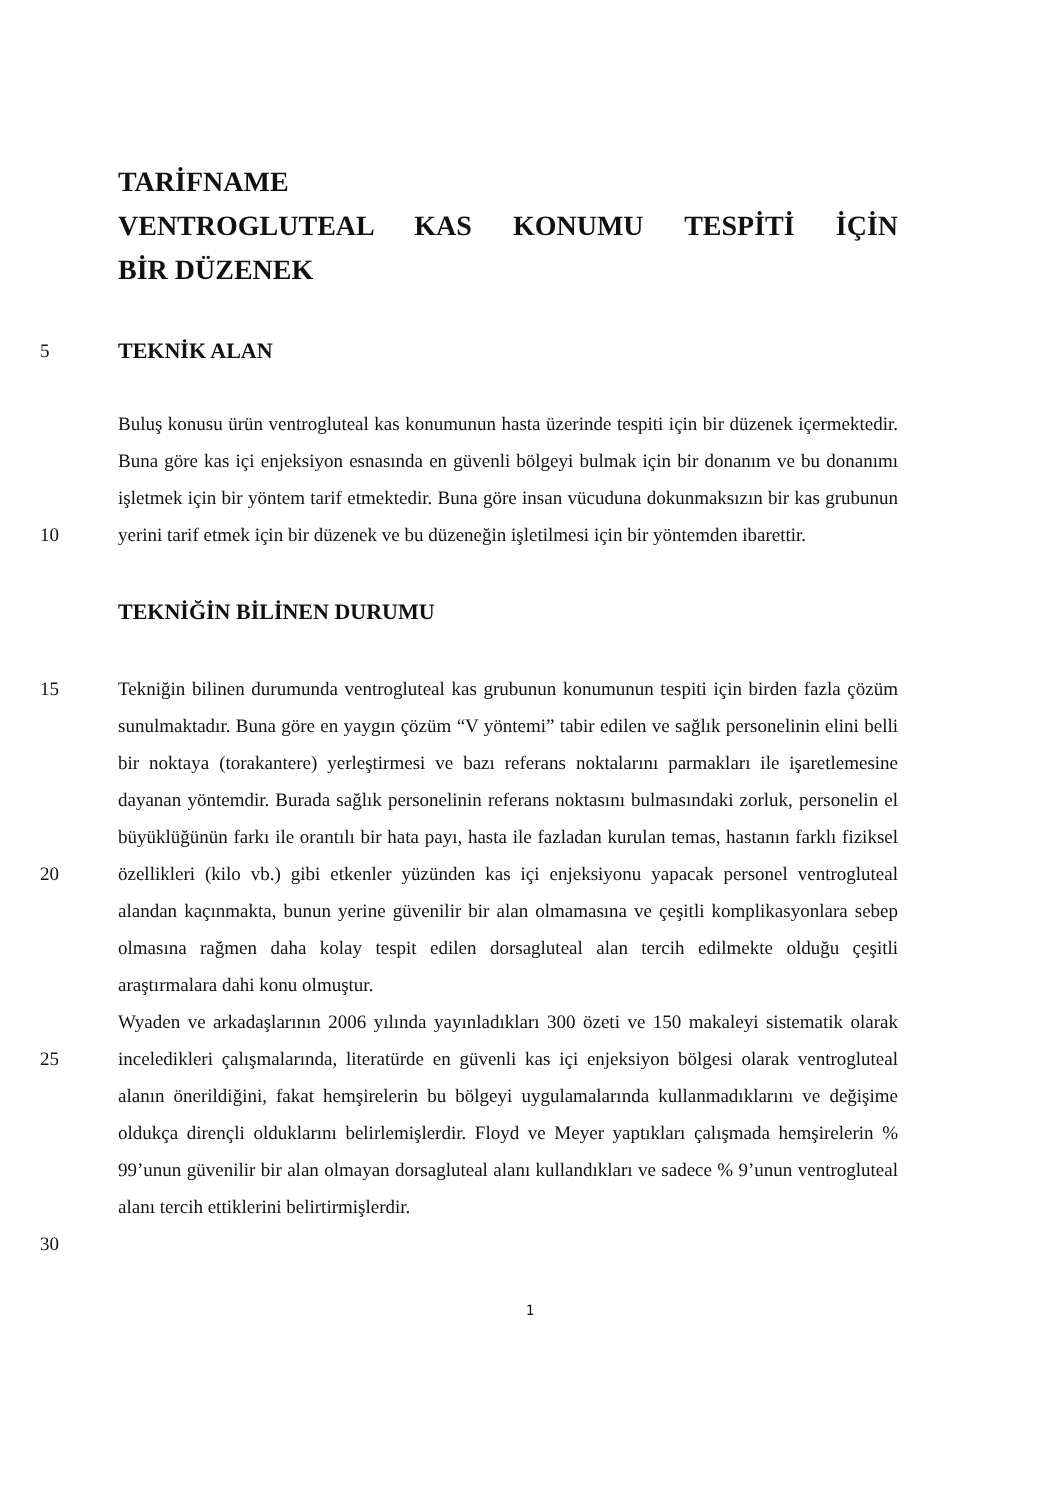TARİFNAME
VENTROGLUTEAL KAS KONUMU TESPİTİ İÇİN
BİR DÜZENEK
5
TEKNİK ALAN
10 Buluş konusu ürün ventrogluteal kas konumunun hasta üzerinde tespiti için bir düzenek içermektedir. Buna göre kas içi enjeksiyon esnasında en güvenli bölgeyi bulmak için bir donanım ve bu donanımı işletmek için bir yöntem tarif etmektedir. Buna göre insan vücuduna dokunmaksızın bir kas grubunun yerini tarif etmek için bir düzenek ve bu düzeneğin işletilmesi için bir yöntemden ibarettir.
TEKNİĞİN BİLİNEN DURUMU
15
20
25
30
Tekniğin bilinen durumunda ventrogluteal kas grubunun konumunun tespiti için birden fazla çözüm sunulmaktadır. Buna göre en yaygın çözüm “V yöntemi” tabir edilen ve sağlık personelinin elini belli bir noktaya (torakantere) yerleştirmesi ve bazı referans noktalarını parmakları ile işaretlemesine dayanan yöntemdir. Burada sağlık personelinin referans noktasını bulmasındaki zorluk, personelin el büyüklüğünün farkı ile orantılı bir hata payı, hasta ile fazladan kurulan temas, hastanın farklı fiziksel özellikleri (kilo vb.) gibi etkenler yüzünden kas içi enjeksiyonu yapacak personel ventrogluteal alandan kaçınmakta, bunun yerine güvenilir bir alan olmamasına ve çeşitli komplikasyonlara sebep olmasına rağmen daha kolay tespit edilen dorsagluteal alan tercih edilmekte olduğu çeşitli araştırmalara dahi konu olmuştur.
Wyaden ve arkadaşlarının 2006 yılında yayınladıkları 300 özeti ve 150 makaleyi sistematik olarak inceledikleri çalışmalarında, literatürde en güvenli kas içi enjeksiyon bölgesi olarak ventrogluteal alanın önerildiğini, fakat hemşirelerin bu bölgeyi uygulamalarında kullanmadıklarını ve değişime oldukça dirençli olduklarını belirlemişlerdir. Floyd ve Meyer yaptıkları çalışmada hemşirelerin % 99’unun güvenilir bir alan olmayan dorsagluteal alanı kullandıkları ve sadece % 9’unun ventrogluteal alanı tercih ettiklerini belirtirmişlerdir.
1